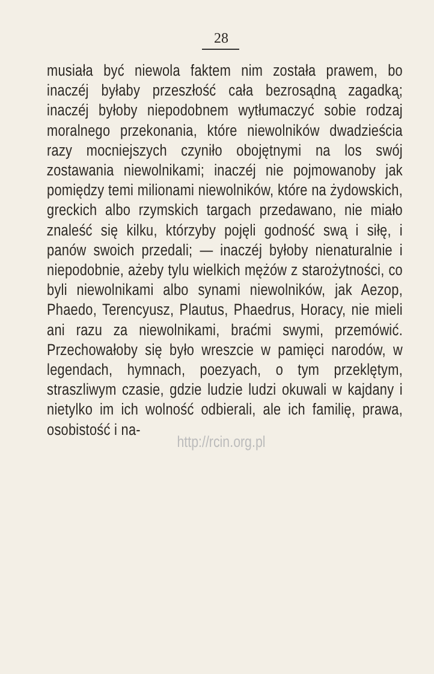28
musiała być niewola faktem nim została prawem, bo inaczéj byłaby przeszłość cała bezrosądną zagadką; inaczéj byłoby niepodobnem wytłumaczyć sobie rodzaj moralnego przekonania, które niewolników dwadzieścia razy mocniejszych czyniło obojętnymi na los swój zostawania niewolnikami; inaczéj nie pojmowanoby jak pomiędzy temi milionami niewolników, które na żydowskich, greckich albo rzymskich targach przedawano, nie miało znaleść się kilku, którzyby pojęli godność swą i siłę, i panów swoich przedali; — inaczéj byłoby nienaturalnie i niepodobnie, ażeby tylu wielkich mężów z starożytności, co byli niewolnikami albo synami niewolników, jak Aezop, Phaedo, Terencyusz, Plautus, Phaedrus, Horacy, nie mieli ani razu za niewolnikami, braćmi swymi, przemówić. Przechowałoby się było wreszcie w pamięci narodów, w legendach, hymnach, poezyach, o tym przeklętym, straszliwym czasie, gdzie ludzie ludzi okuwali w kajdany i nietylko im ich wolność odbierali, ale ich familię, prawa, osobistość i na-
http://rcin.org.pl